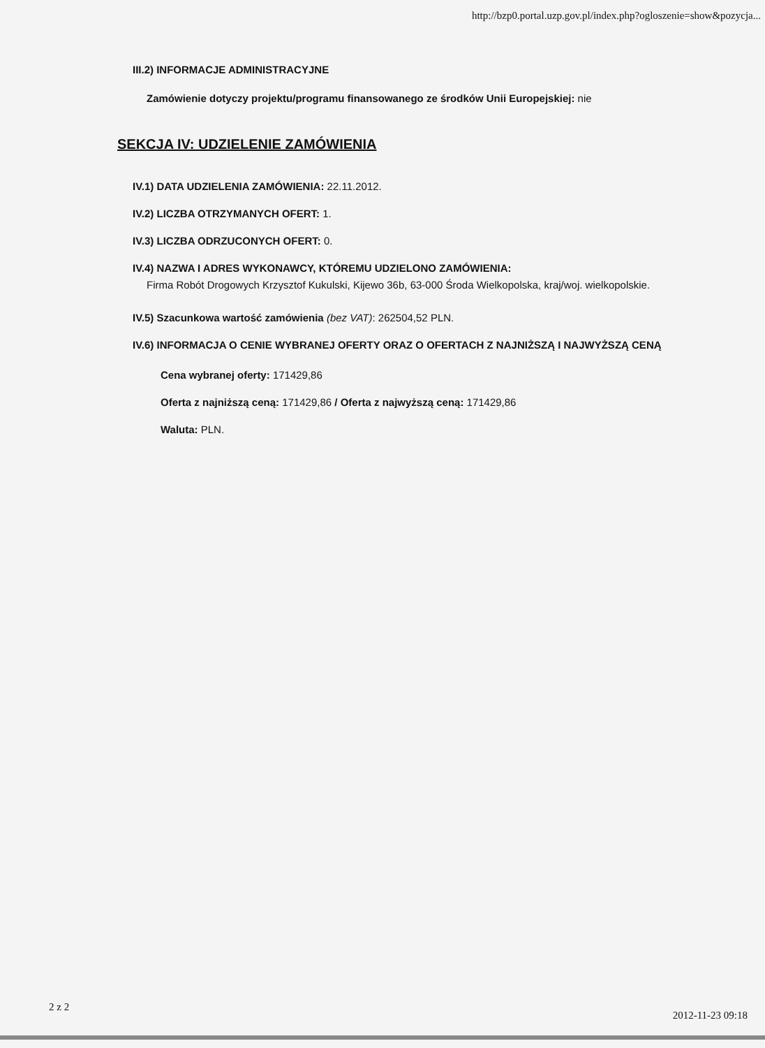http://bzp0.portal.uzp.gov.pl/index.php?ogloszenie=show&pozycja...
III.2) INFORMACJE ADMINISTRACYJNE
Zamówienie dotyczy projektu/programu finansowanego ze środków Unii Europejskiej: nie
SEKCJA IV: UDZIELENIE ZAMÓWIENIA
IV.1) DATA UDZIELENIA ZAMÓWIENIA: 22.11.2012.
IV.2) LICZBA OTRZYMANYCH OFERT: 1.
IV.3) LICZBA ODRZUCONYCH OFERT: 0.
IV.4) NAZWA I ADRES WYKONAWCY, KTÓREMU UDZIELONO ZAMÓWIENIA:
Firma Robót Drogowych Krzysztof Kukulski, Kijewo 36b, 63-000 Środa Wielkopolska, kraj/woj. wielkopolskie.
IV.5) Szacunkowa wartość zamówienia (bez VAT): 262504,52 PLN.
IV.6) INFORMACJA O CENIE WYBRANEJ OFERTY ORAZ O OFERTACH Z NAJNIŻSZĄ I NAJWYŻSZĄ CENĄ
Cena wybranej oferty: 171429,86
Oferta z najniższą ceną: 171429,86 / Oferta z najwyższą ceną: 171429,86
Waluta: PLN.
2 z 2
2012-11-23 09:18